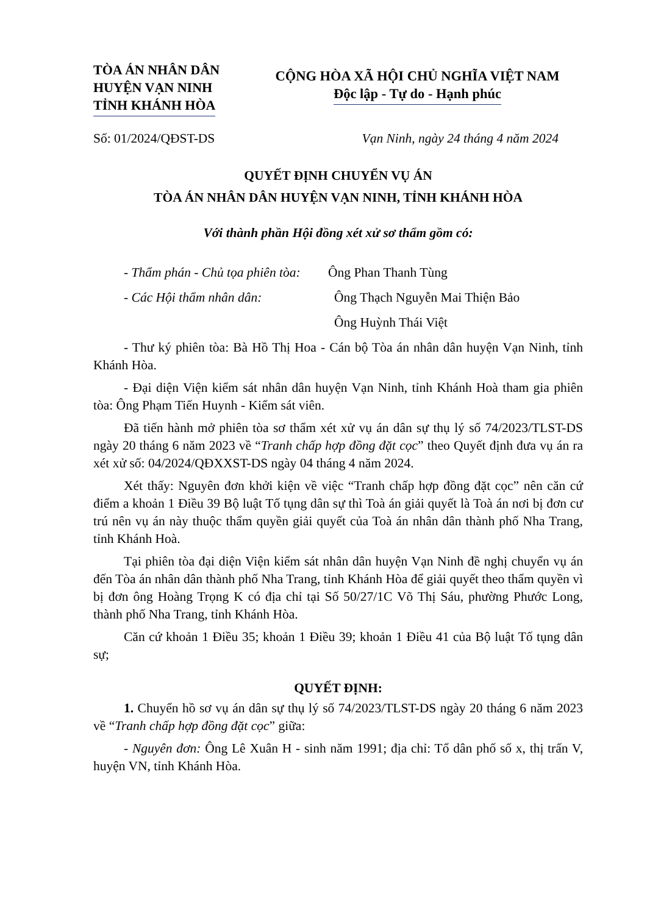TÒA ÁN NHÂN DÂN
HUYỆN VẠN NINH
TỈNH KHÁNH HÒA
CỘNG HÒA XÃ HỘI CHỦ NGHĨA VIỆT NAM
Độc lập - Tự do - Hạnh phúc
Số: 01/2024/QĐST-DS Vạn Ninh, ngày 24 tháng 4 năm 2024
QUYẾT ĐỊNH CHUYỂN VỤ ÁN
TÒA ÁN NHÂN DÂN HUYỆN VẠN NINH, TỈNH KHÁNH HÒA
Với thành phần Hội đồng xét xử sơ thẩm gồm có:
- Thẩm phán - Chủ tọa phiên tòa: Ông Phan Thanh Tùng
- Các Hội thẩm nhân dân: Ông Thạch Nguyễn Mai Thiện Bảo
Ông Huỳnh Thái Việt
- Thư ký phiên tòa: Bà Hồ Thị Hoa - Cán bộ Tòa án nhân dân huyện Vạn Ninh, tỉnh Khánh Hòa.
- Đại diện Viện kiểm sát nhân dân huyện Vạn Ninh, tỉnh Khánh Hoà tham gia phiên tòa: Ông Phạm Tiến Huynh - Kiểm sát viên.
Đã tiến hành mở phiên tòa sơ thẩm xét xử vụ án dân sự thụ lý số 74/2023/TLST-DS ngày 20 tháng 6 năm 2023 về “Tranh chấp hợp đồng đặt cọc” theo Quyết định đưa vụ án ra xét xử số: 04/2024/QĐXXST-DS ngày 04 tháng 4 năm 2024.
Xét thấy: Nguyên đơn khởi kiện về việc “Tranh chấp hợp đồng đặt cọc” nên căn cứ điểm a khoản 1 Điều 39 Bộ luật Tố tụng dân sự thì Toà án giải quyết là Toà án nơi bị đơn cư trú nên vụ án này thuộc thẩm quyền giải quyết của Toà án nhân dân thành phố Nha Trang, tỉnh Khánh Hoà.
Tại phiên tòa đại diện Viện kiểm sát nhân dân huyện Vạn Ninh đề nghị chuyển vụ án đến Tòa án nhân dân thành phố Nha Trang, tỉnh Khánh Hòa để giải quyết theo thẩm quyền vì bị đơn ông Hoàng Trọng K có địa chỉ tại Số 50/27/1C Võ Thị Sáu, phường Phước Long, thành phố Nha Trang, tỉnh Khánh Hòa.
Căn cứ khoản 1 Điều 35; khoản 1 Điều 39; khoản 1 Điều 41 của Bộ luật Tố tụng dân sự;
QUYẾT ĐỊNH:
1. Chuyển hồ sơ vụ án dân sự thụ lý số 74/2023/TLST-DS ngày 20 tháng 6 năm 2023 về “Tranh chấp hợp đồng đặt cọc” giữa:
- Nguyên đơn: Ông Lê Xuân H - sinh năm 1991; địa chỉ: Tổ dân phố số x, thị trấn V, huyện VN, tỉnh Khánh Hòa.